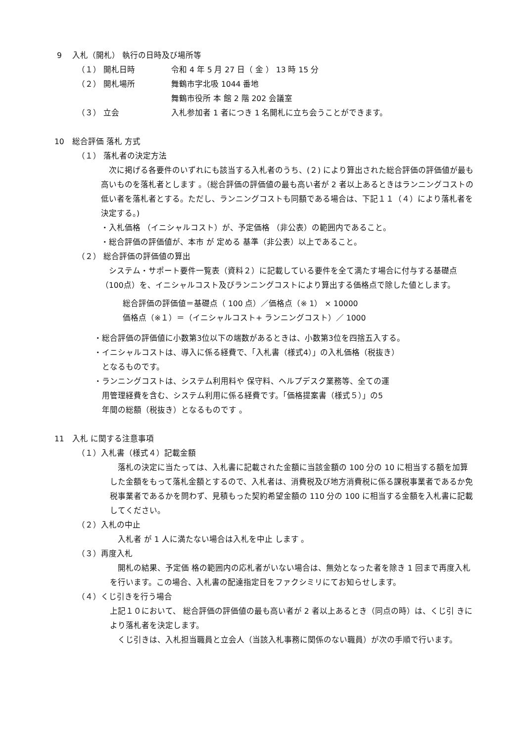9　 入札（開札） 執行の日時及び場所等
（１） 開札日時 令和 4 年 5 月 27 日（ 金 ） 13 時 15 分
（２） 開札場所 舞鶴市字北吸 1044 番地
舞鶴市役所 本 館 2 階 202 会議室
（３） 立会 入札参加者 1 者につき 1 名開札に立ち会うことができます。
10　総合評価 落札 方式
（１） 落札者の決定方法
　次に掲げる各要件のいずれにも該当する入札者のうち、(２) により算出された総合評価の評価値が最も高いものを落札者とします 。（総合評価の評価値の最も高い者が 2 者以上あるときはランニングコストの低い者を落札者とする。ただし、ランニングコストも同額である場合は、下記１１（４）により落札者を決定する。)
・入札価格 （イニシャルコスト）が、予定価格 （非公表）の範囲内であること。
・総合評価の評価値が、本市 が 定める 基準（非公表）以上であること。
（２） 総合評価の評価値の算出
　システム・サポート要件一覧表（資料２）に記載している要件を全て満たす場合に付与する基礎点（100点）を、イニシャルコスト及びランニングコストにより算出する価格点で除した値とします。
総合評価の評価値＝基礎点（ 100 点）／価格点（※ 1） × 10000
価格点（※１）＝（イニシャルコスト+ ランニングコスト）／ 1000
・総合評価の評価値に小数第3位以下の端数があるときは、小数第3位を四捨五入する。
・イニシャルコストは、導入に係る経費で、「入札書（様式4）」の入札価格（税抜き）
　となるものです。
・ランニングコストは、システム利用料や 保守料、ヘルプデスク業務等、全ての運
　用管理経費を含む、システム利用に係る経費です。「価格提案書（様式５）」の5
　年間の総額（税抜き）となるものです 。
11　入札 に関する注意事項
（１）入札書（様式４）記載金額
　落札の決定に当たっては、入札書に記載された金額に当該金額の 100 分の 10 に相当する額を加算した金額をもって落札金額とするので、入札者は、消費税及び地方消費税に係る課税事業者であるか免税事業者であるかを問わず、見積もった契約希望金額の 110 分の 100 に相当する金額を入札書に記載してください。
（２）入札の中止
　入札者 が 1 人に満たない場合は入札を中止 します 。
（３）再度入札
　開札の結果、予定価 格の範囲内の応札者がいない場合は、無効となった者を除き 1 回まで再度入札を行います。この場合、入札書の配達指定日をファクシミリにてお知らせします。
（４）くじ引きを行う場合
上記１０において、 総合評価の評価値の最も高い者が 2 者以上あるとき（同点の時）は、くじ引 きにより落札者を決定します。
　くじ引きは、入札担当職員と立会人（当該入札事務に関係のない職員）が次の手順で行います。